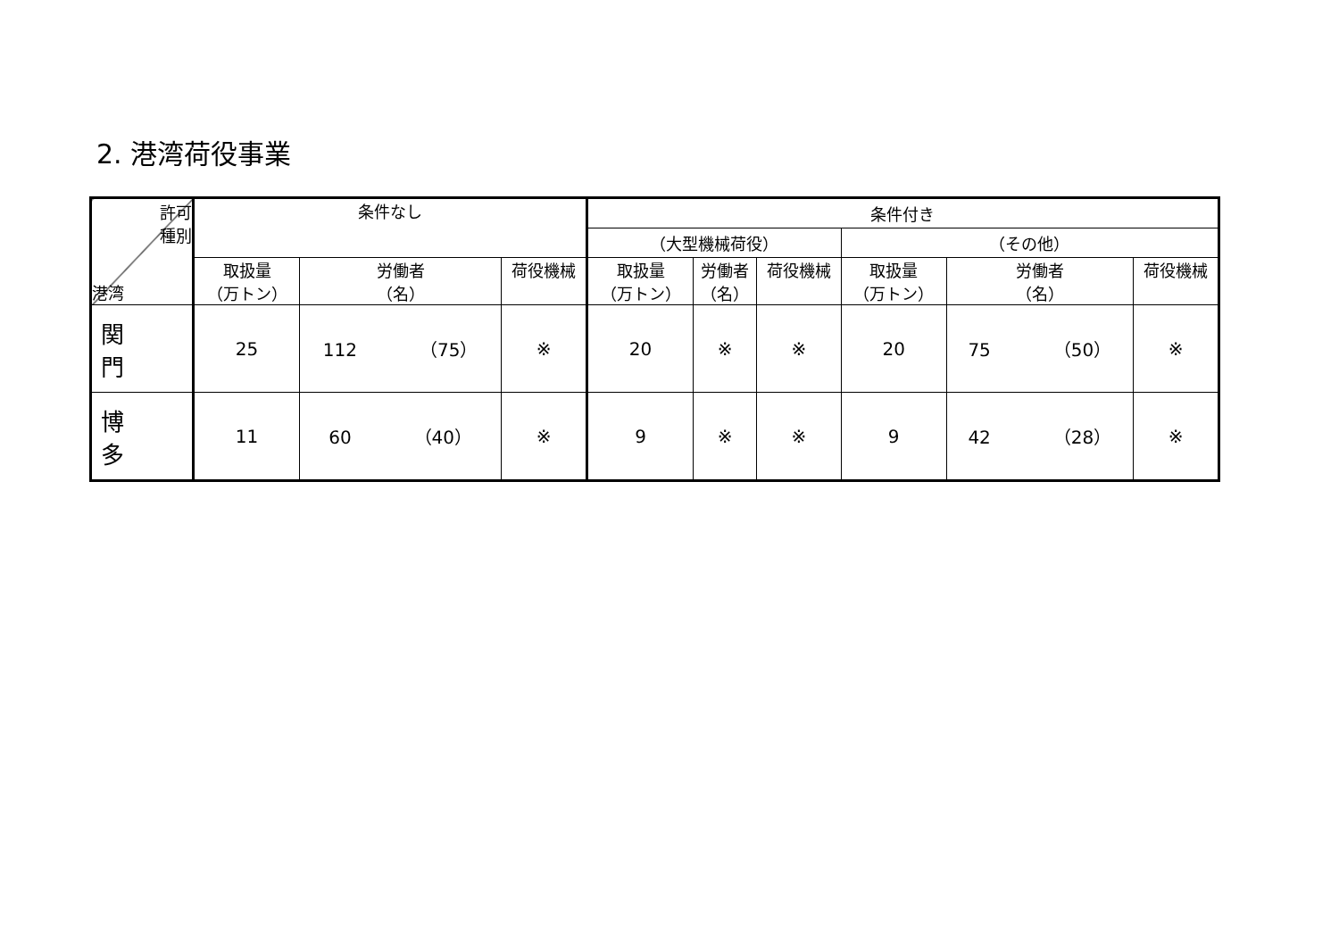2. 港湾荷役事業
| 許可 種別 港湾 | 条件なし | | | 条件付き | | | | | |
| --- | --- | --- | --- | --- | --- | --- | --- | --- | --- |
| | | | | （大型機械荷役） | | | （その他） | | |
| | 取扱量 （万トン） | 労働者 （名） | 荷役機械 | 取扱量 （万トン） | 労働者 （名） | 荷役機械 | 取扱量 （万トン） | 労働者 （名） | 荷役機械 |
| 関 門 | 25 | 112 （75） | ※ | 20 | ※ | ※ | 20 | 75 （50） | ※ |
| 博 多 | 11 | 60 （40） | ※ | 9 | ※ | ※ | 9 | 42 （28） | ※ |